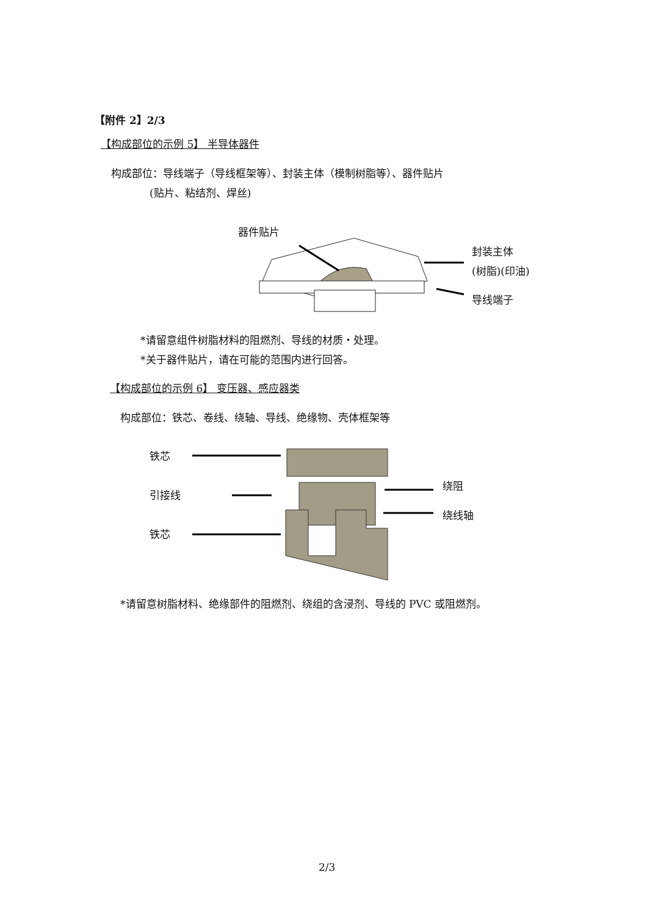【附件 2】2/3
【构成部位的示例 5】 半导体器件
构成部位：导线端子（导线框架等）、封装主体（模制树脂等）、器件贴片
(贴片、粘结剂、焊丝)
器件贴片
封装主体
(树脂)(印油)
导线端子
*请留意组件树脂材料的阻燃剂、导线的材质・处理。
*关于器件贴片，请在可能的范围内进行回答。
【构成部位的示例 6】 变压器、感应器类
构成部位：铁芯、卷线、绕轴、导线、绝缘物、壳体框架等
铁芯
引接线
铁芯
绕阻
绕线轴
*请留意树脂材料、绝缘部件的阻燃剂、绕组的含浸剂、导线的 PVC 或阻燃剂。
2/3